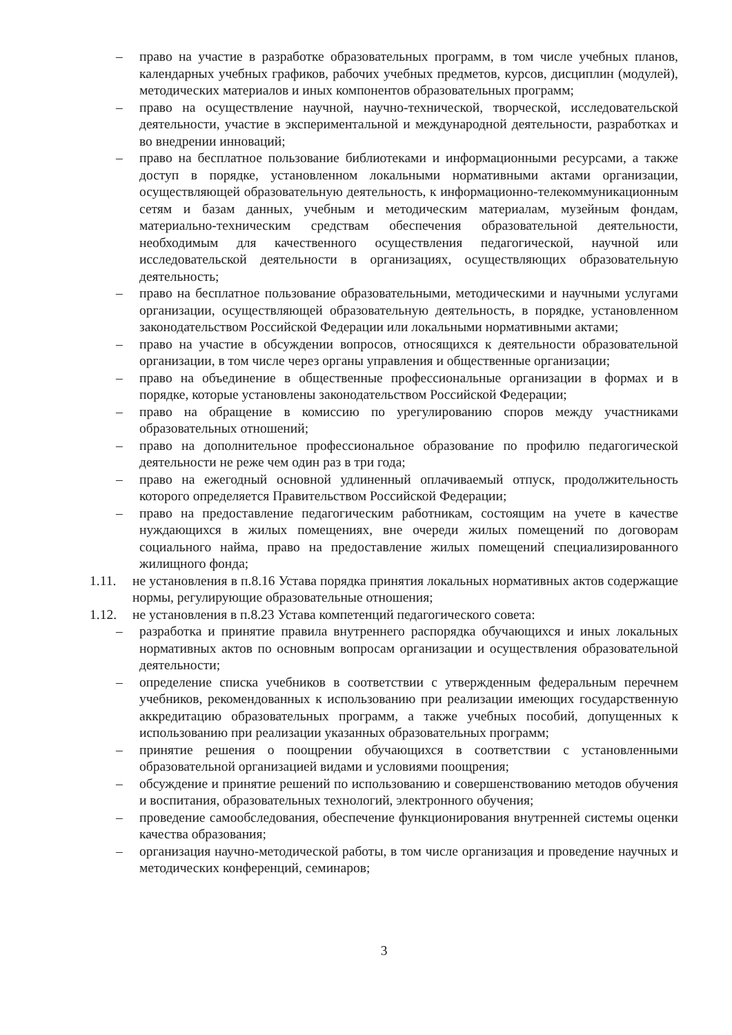– право на участие в разработке образовательных программ, в том числе учебных планов, календарных учебных графиков, рабочих учебных предметов, курсов, дисциплин (модулей), методических материалов и иных компонентов образовательных программ;
– право на осуществление научной, научно-технической, творческой, исследовательской деятельности, участие в экспериментальной и международной деятельности, разработках и во внедрении инноваций;
– право на бесплатное пользование библиотеками и информационными ресурсами, а также доступ в порядке, установленном локальными нормативными актами организации, осуществляющей образовательную деятельность, к информационно-телекоммуникационным сетям и базам данных, учебным и методическим материалам, музейным фондам, материально-техническим средствам обеспечения образовательной деятельности, необходимым для качественного осуществления педагогической, научной или исследовательской деятельности в организациях, осуществляющих образовательную деятельность;
– право на бесплатное пользование образовательными, методическими и научными услугами организации, осуществляющей образовательную деятельность, в порядке, установленном законодательством Российской Федерации или локальными нормативными актами;
– право на участие в обсуждении вопросов, относящихся к деятельности образовательной организации, в том числе через органы управления и общественные организации;
– право на объединение в общественные профессиональные организации в формах и в порядке, которые установлены законодательством Российской Федерации;
– право на обращение в комиссию по урегулированию споров между участниками образовательных отношений;
– право на дополнительное профессиональное образование по профилю педагогической деятельности не реже чем один раз в три года;
– право на ежегодный основной удлиненный оплачиваемый отпуск, продолжительность которого определяется Правительством Российской Федерации;
– право на предоставление педагогическим работникам, состоящим на учете в качестве нуждающихся в жилых помещениях, вне очереди жилых помещений по договорам социального найма, право на предоставление жилых помещений специализированного жилищного фонда;
1.11. не установления в п.8.16 Устава порядка принятия локальных нормативных актов содержащие нормы, регулирующие образовательные отношения;
1.12. не установления в п.8.23 Устава компетенций педагогического совета:
– разработка и принятие правила внутреннего распорядка обучающихся и иных локальных нормативных актов по основным вопросам организации и осуществления образовательной деятельности;
– определение списка учебников в соответствии с утвержденным федеральным перечнем учебников, рекомендованных к использованию при реализации имеющих государственную аккредитацию образовательных программ, а также учебных пособий, допущенных к использованию при реализации указанных образовательных программ;
– принятие решения о поощрении обучающихся в соответствии с установленными образовательной организацией видами и условиями поощрения;
– обсуждение и принятие решений по использованию и совершенствованию методов обучения и воспитания, образовательных технологий, электронного обучения;
– проведение самообследования, обеспечение функционирования внутренней системы оценки качества образования;
– организация научно-методической работы, в том числе организация и проведение научных и методических конференций, семинаров;
3